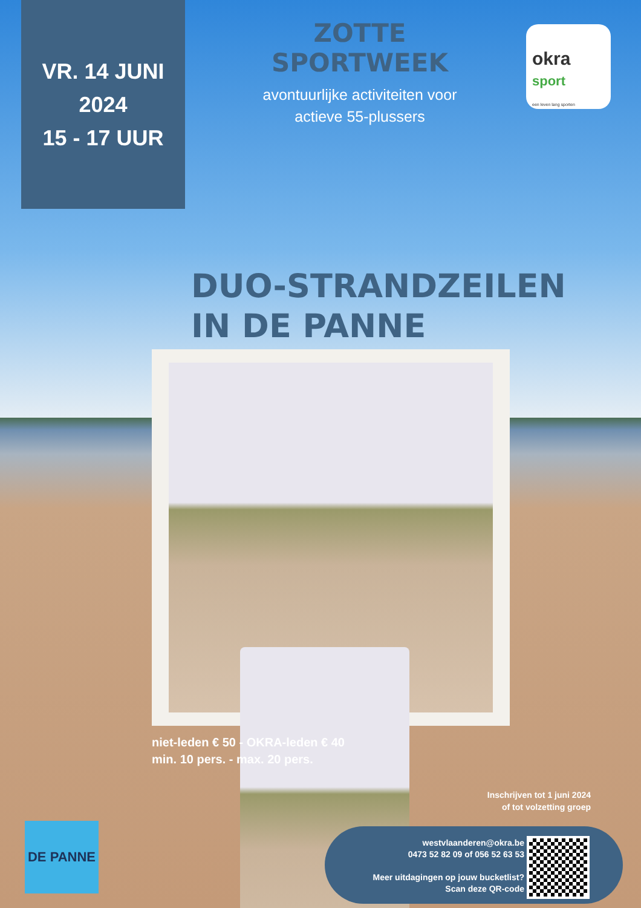VR. 14 JUNI
2024
15 - 17 UUR
ZOTTE SPORTWEEK
avontuurlijke activiteiten voor
actieve 55-plussers
okra
sport
een leven lang sporten
DUO-STRANDZEILEN
IN DE PANNE
niet-leden € 50 - OKRA-leden € 40
min. 10 pers. - max. 20 pers.
Inschrijven tot 1 juni 2024
of tot volzetting groep
DE PANNE
westvlaanderen@okra.be
0473 52 82 09 of 056 52 63 53
Meer uitdagingen op jouw bucketlist?
Scan deze QR-code